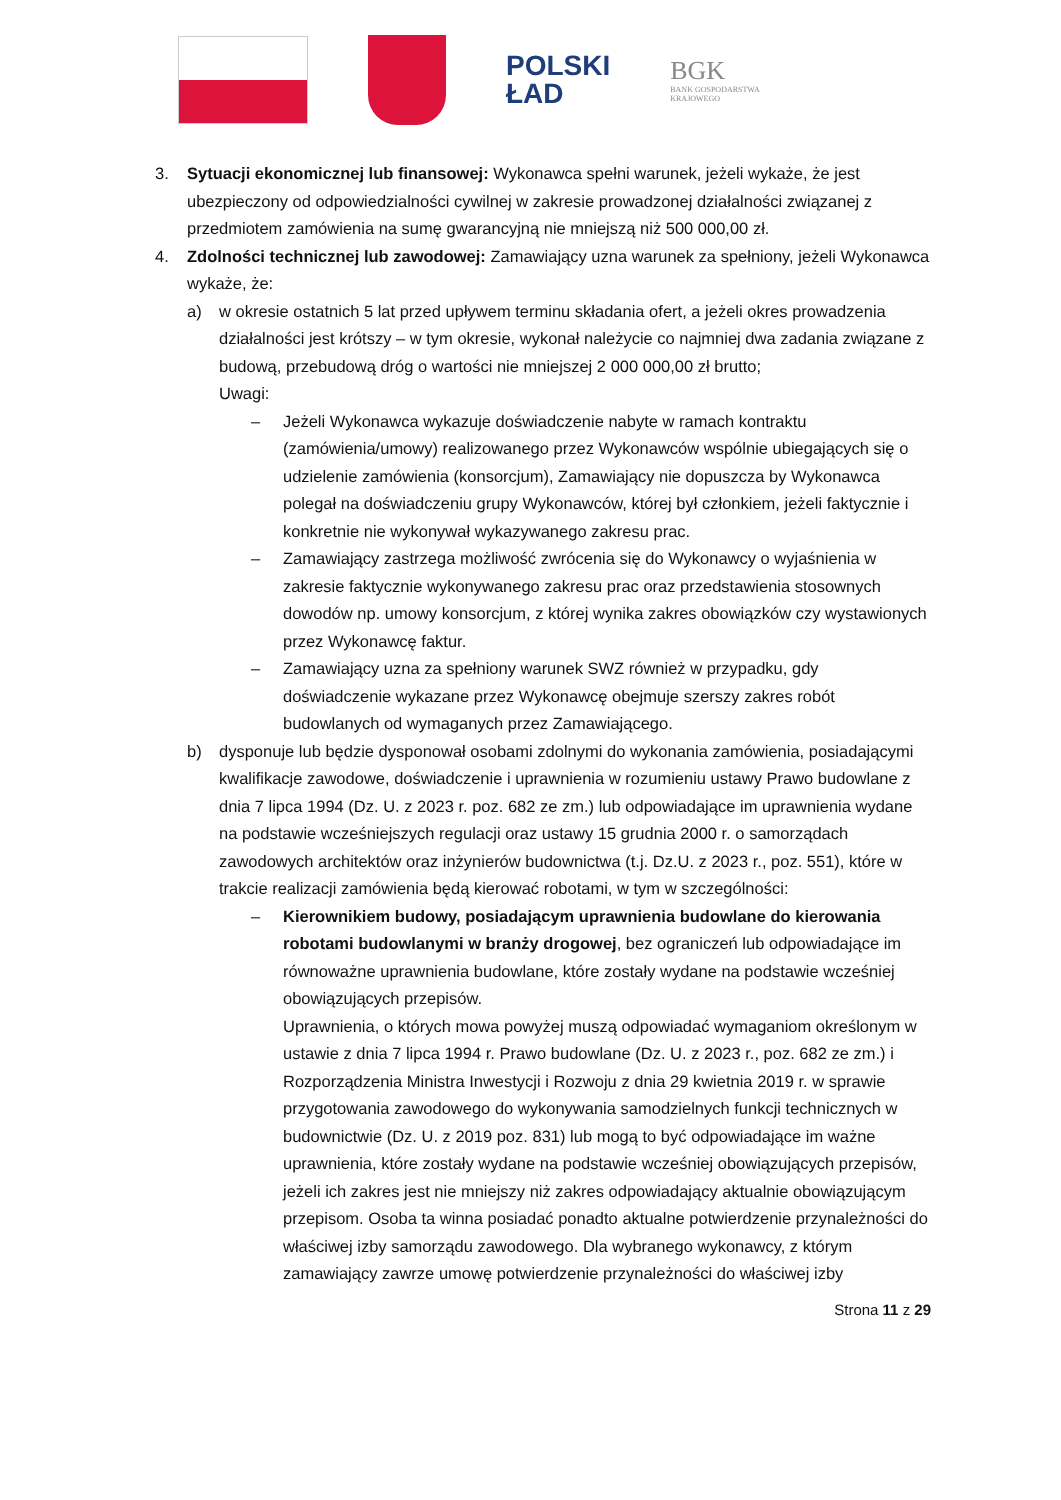POLSKI
ŁAD
BGK
BANK GOSPODARSTWA
KRAJOWEGO
3. Sytuacji ekonomicznej lub finansowej: Wykonawca spełni warunek, jeżeli wykaże, że jest ubezpieczony od odpowiedzialności cywilnej w zakresie prowadzonej działalności związanej z przedmiotem zamówienia na sumę gwarancyjną nie mniejszą niż 500 000,00 zł.
4. Zdolności technicznej lub zawodowej: Zamawiający uzna warunek za spełniony, jeżeli Wykonawca wykaże, że:
a) w okresie ostatnich 5 lat przed upływem terminu składania ofert, a jeżeli okres prowadzenia działalności jest krótszy – w tym okresie, wykonał należycie co najmniej dwa zadania związane z budową, przebudową dróg o wartości nie mniejszej 2 000 000,00 zł brutto;
Uwagi:
– Jeżeli Wykonawca wykazuje doświadczenie nabyte w ramach kontraktu (zamówienia/umowy) realizowanego przez Wykonawców wspólnie ubiegających się o udzielenie zamówienia (konsorcjum), Zamawiający nie dopuszcza by Wykonawca polegał na doświadczeniu grupy Wykonawców, której był członkiem, jeżeli faktycznie i konkretnie nie wykonywał wykazywanego zakresu prac.
– Zamawiający zastrzega możliwość zwrócenia się do Wykonawcy o wyjaśnienia w zakresie faktycznie wykonywanego zakresu prac oraz przedstawienia stosownych dowodów np. umowy konsorcjum, z której wynika zakres obowiązków czy wystawionych przez Wykonawcę faktur.
– Zamawiający uzna za spełniony warunek SWZ również w przypadku, gdy doświadczenie wykazane przez Wykonawcę obejmuje szerszy zakres robót budowlanych od wymaganych przez Zamawiającego.
b) dysponuje lub będzie dysponował osobami zdolnymi do wykonania zamówienia, posiadającymi kwalifikacje zawodowe, doświadczenie i uprawnienia w rozumieniu ustawy Prawo budowlane z dnia 7 lipca 1994 (Dz. U. z 2023 r. poz. 682 ze zm.) lub odpowiadające im uprawnienia wydane na podstawie wcześniejszych regulacji oraz ustawy 15 grudnia 2000 r. o samorządach zawodowych architektów oraz inżynierów budownictwa (t.j. Dz.U. z 2023 r., poz. 551), które w trakcie realizacji zamówienia będą kierować robotami, w tym w szczególności:
– Kierownikiem budowy, posiadającym uprawnienia budowlane do kierowania robotami budowlanymi w branży drogowej, bez ograniczeń lub odpowiadające im równoważne uprawnienia budowlane, które zostały wydane na podstawie wcześniej obowiązujących przepisów.
Uprawnienia, o których mowa powyżej muszą odpowiadać wymaganiom określonym w ustawie z dnia 7 lipca 1994 r. Prawo budowlane (Dz. U. z 2023 r., poz. 682 ze zm.) i Rozporządzenia Ministra Inwestycji i Rozwoju z dnia 29 kwietnia 2019 r. w sprawie przygotowania zawodowego do wykonywania samodzielnych funkcji technicznych w budownictwie (Dz. U. z 2019 poz. 831) lub mogą to być odpowiadające im ważne uprawnienia, które zostały wydane na podstawie wcześniej obowiązujących przepisów, jeżeli ich zakres jest nie mniejszy niż zakres odpowiadający aktualnie obowiązującym przepisom. Osoba ta winna posiadać ponadto aktualne potwierdzenie przynależności do właściwej izby samorządu zawodowego. Dla wybranego wykonawcy, z którym zamawiający zawrze umowę potwierdzenie przynależności do właściwej izby
Strona 11 z 29